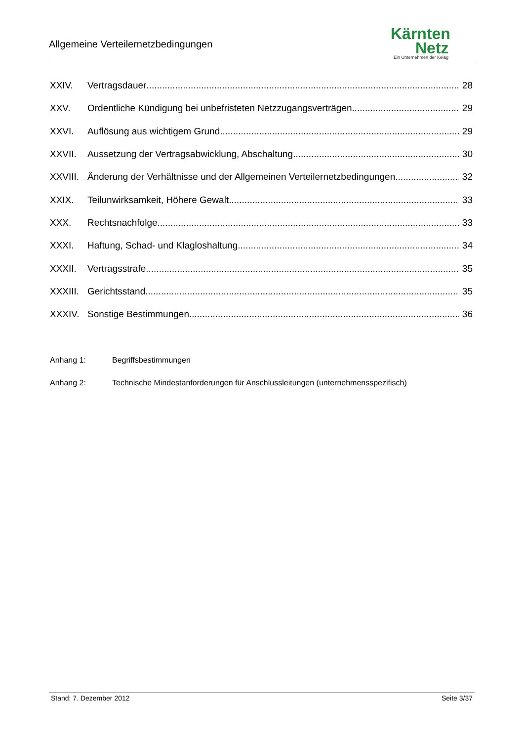Allgemeine Verteilernetzbedingungen
Kärnten
Netz
Ein Unternehmen der Kelag
XXIV. Vertragsdauer 28
XXV. Ordentliche Kündigung bei unbefristeten Netzzugangsverträgen 29
XXVI. Auflösung aus wichtigem Grund 29
XXVII. Aussetzung der Vertragsabwicklung, Abschaltung 30
XXVIII. Änderung der Verhältnisse und der Allgemeinen Verteilernetzbedingungen 32
XXIX. Teilunwirksamkeit, Höhere Gewalt 33
XXX. Rechtsnachfolge 33
XXXI. Haftung, Schad- und Klagloshaltung 34
XXXII. Vertragsstrafe 35
XXXIII. Gerichtsstand 35
XXXIV. Sonstige Bestimmungen 36
Anhang 1: Begriffsbestimmungen
Anhang 2: Technische Mindestanforderungen für Anschlussleitungen (unternehmensspezifisch)
Stand: 7. Dezember 2012 Seite 3/37